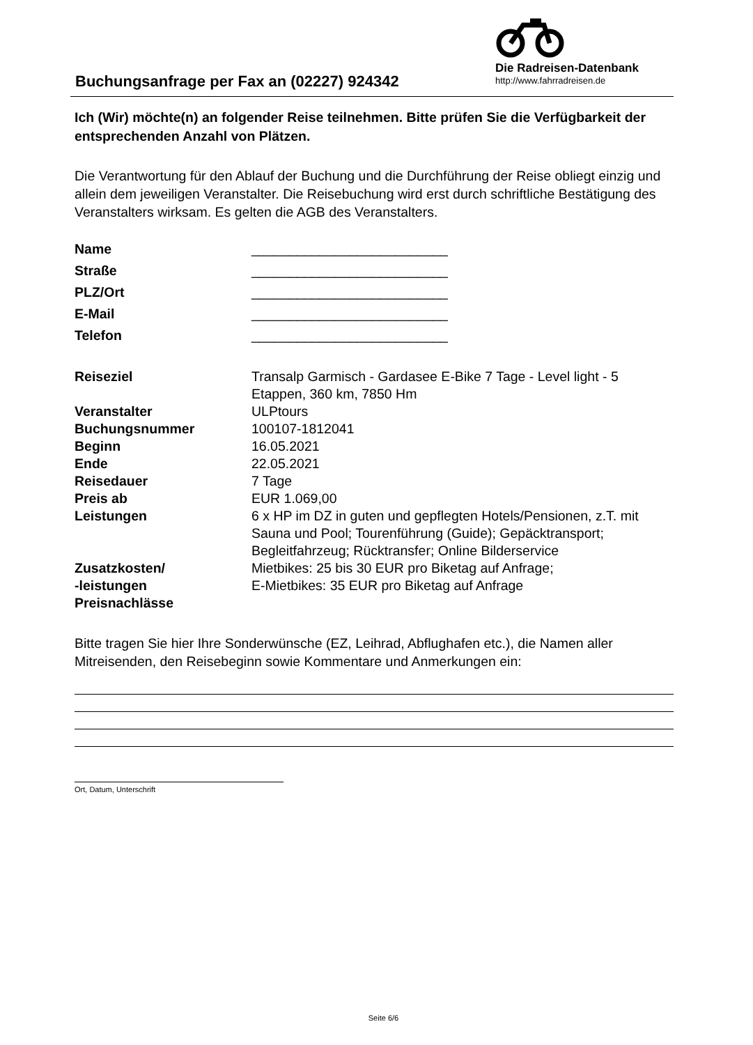Buchungsanfrage per Fax an (02227) 924342
Die Radreisen-Datenbank
http://www.fahrradreisen.de
Ich (Wir) möchte(n) an folgender Reise teilnehmen. Bitte prüfen Sie die Verfügbarkeit der entsprechenden Anzahl von Plätzen.
Die Verantwortung für den Ablauf der Buchung und die Durchführung der Reise obliegt einzig und allein dem jeweiligen Veranstalter. Die Reisebuchung wird erst durch schriftliche Bestätigung des Veranstalters wirksam. Es gelten die AGB des Veranstalters.
| Name | __________________________ |
| Straße | __________________________ |
| PLZ/Ort | __________________________ |
| E-Mail | __________________________ |
| Telefon | __________________________ |
| Reiseziel | Transalp Garmisch - Gardasee E-Bike 7 Tage - Level light - 5 Etappen, 360 km, 7850 Hm |
| Veranstalter | ULPtours |
| Buchungsnummer | 100107-1812041 |
| Beginn | 16.05.2021 |
| Ende | 22.05.2021 |
| Reisedauer | 7 Tage |
| Preis ab | EUR 1.069,00 |
| Leistungen | 6 x HP im DZ in guten und gepflegten Hotels/Pensionen, z.T. mit Sauna und Pool; Tourenführung (Guide); Gepäcktransport; Begleitfahrzeug; Rücktransfer; Online Bilderservice |
| Zusatzkosten/ -leistungen Preisnachlässe | Mietbikes: 25 bis 30 EUR pro Biketag auf Anfrage; E-Mietbikes: 35 EUR pro Biketag auf Anfrage |
Bitte tragen Sie hier Ihre Sonderwünsche (EZ, Leihrad, Abflughafen etc.), die Namen aller Mitreisenden, den Reisebeginn sowie Kommentare und Anmerkungen ein:
Ort, Datum, Unterschrift
Seite 6/6